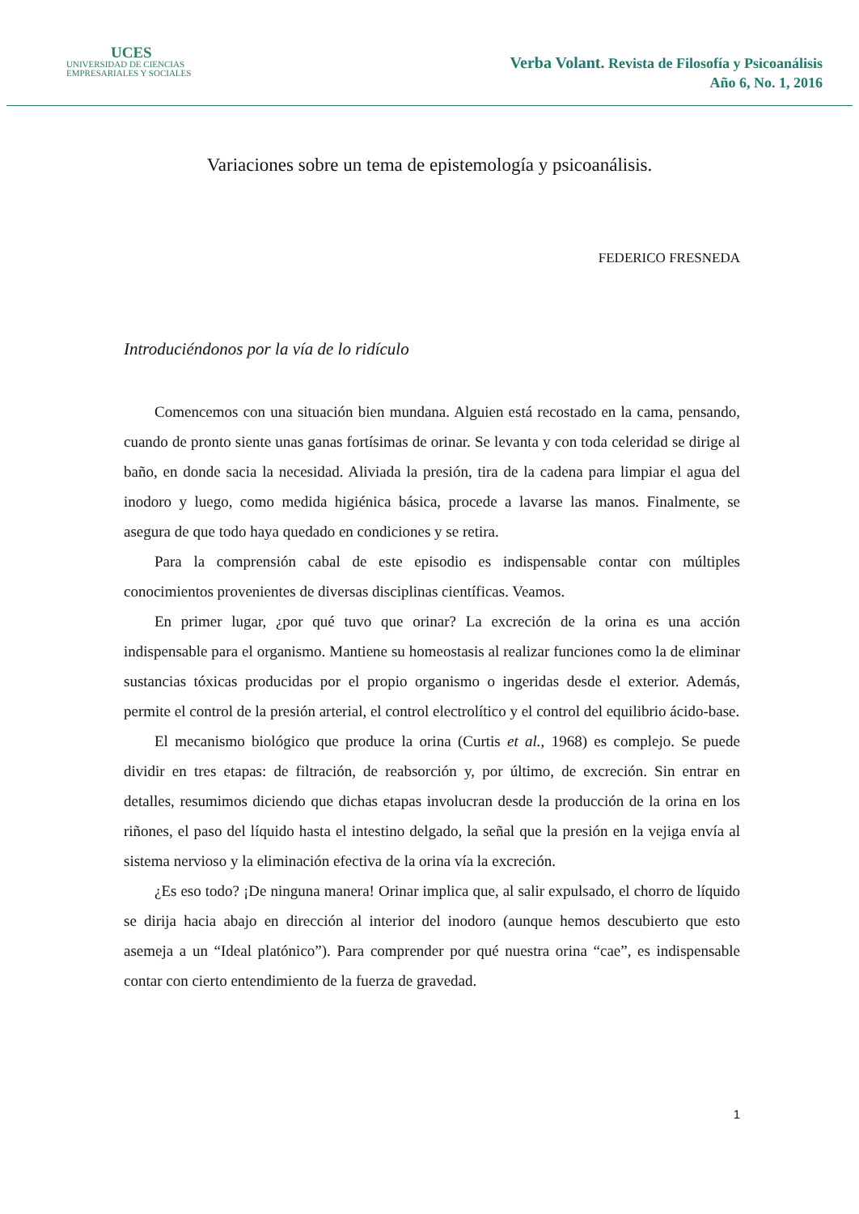UCES
UNIVERSIDAD DE CIENCIAS
EMPRESARIALES Y SOCIALES
Verba Volant. Revista de Filosofía y Psicoanálisis
Año 6, No. 1, 2016
Variaciones sobre un tema de epistemología y psicoanálisis.
FEDERICO FRESNEDA
Introduciéndonos por la vía de lo ridículo
Comencemos con una situación bien mundana. Alguien está recostado en la cama, pensando, cuando de pronto siente unas ganas fortísimas de orinar. Se levanta y con toda celeridad se dirige al baño, en donde sacia la necesidad. Aliviada la presión, tira de la cadena para limpiar el agua del inodoro y luego, como medida higiénica básica, procede a lavarse las manos. Finalmente, se asegura de que todo haya quedado en condiciones y se retira.
Para la comprensión cabal de este episodio es indispensable contar con múltiples conocimientos provenientes de diversas disciplinas científicas. Veamos.
En primer lugar, ¿por qué tuvo que orinar? La excreción de la orina es una acción indispensable para el organismo. Mantiene su homeostasis al realizar funciones como la de eliminar sustancias tóxicas producidas por el propio organismo o ingeridas desde el exterior. Además, permite el control de la presión arterial, el control electrolítico y el control del equilibrio ácido-base.
El mecanismo biológico que produce la orina (Curtis et al., 1968) es complejo. Se puede dividir en tres etapas: de filtración, de reabsorción y, por último, de excreción. Sin entrar en detalles, resumimos diciendo que dichas etapas involucran desde la producción de la orina en los riñones, el paso del líquido hasta el intestino delgado, la señal que la presión en la vejiga envía al sistema nervioso y la eliminación efectiva de la orina vía la excreción.
¿Es eso todo? ¡De ninguna manera! Orinar implica que, al salir expulsado, el chorro de líquido se dirija hacia abajo en dirección al interior del inodoro (aunque hemos descubierto que esto asemeja a un “Ideal platónico”). Para comprender por qué nuestra orina “cae”, es indispensable contar con cierto entendimiento de la fuerza de gravedad.
1